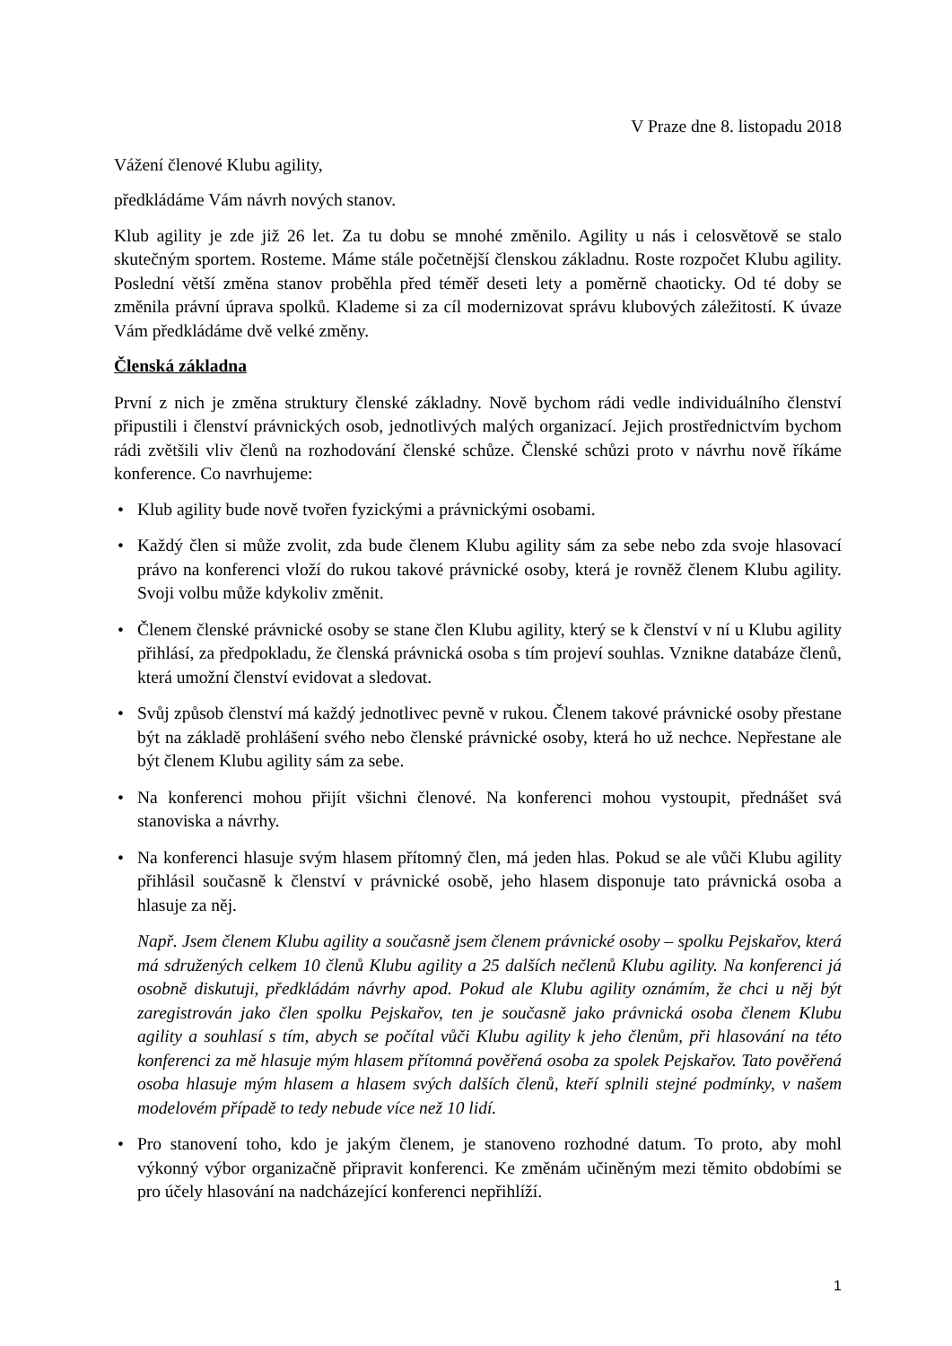V Praze dne 8. listopadu 2018
Vážení členové Klubu agility,
předkládáme Vám návrh nových stanov.
Klub agility je zde již 26 let. Za tu dobu se mnohé změnilo. Agility u nás i celosvětově se stalo skutečným sportem. Rosteme. Máme stále početnější členskou základnu. Roste rozpočet Klubu agility. Poslední větší změna stanov proběhla před téměř deseti lety a poměrně chaoticky. Od té doby se změnila právní úprava spolků. Klademe si za cíl modernizovat správu klubových záležitostí. K úvaze Vám předkládáme dvě velké změny.
Členská základna
První z nich je změna struktury členské základny. Nově bychom rádi vedle individuálního členství připustili i členství právnických osob, jednotlivých malých organizací. Jejich prostřednictvím bychom rádi zvětšili vliv členů na rozhodování členské schůze. Členské schůzi proto v návrhu nově říkáme konference. Co navrhujeme:
• Klub agility bude nově tvořen fyzickými a právnickými osobami.
• Každý člen si může zvolit, zda bude členem Klubu agility sám za sebe nebo zda svoje hlasovací právo na konferenci vloží do rukou takové právnické osoby, která je rovněž členem Klubu agility. Svoji volbu může kdykoliv změnit.
• Členem členské právnické osoby se stane člen Klubu agility, který se k členství v ní u Klubu agility přihlásí, za předpokladu, že členská právnická osoba s tím projeví souhlas. Vznikne databáze členů, která umožní členství evidovat a sledovat.
• Svůj způsob členství má každý jednotlivec pevně v rukou. Členem takové právnické osoby přestane být na základě prohlášení svého nebo členské právnické osoby, která ho už nechce. Nepřestane ale být členem Klubu agility sám za sebe.
• Na konferenci mohou přijít všichni členové. Na konferenci mohou vystoupit, přednášet svá stanoviska a návrhy.
• Na konferenci hlasuje svým hlasem přítomný člen, má jeden hlas. Pokud se ale vůči Klubu agility přihlásil současně k členství v právnické osobě, jeho hlasem disponuje tato právnická osoba a hlasuje za něj.
Např. Jsem členem Klubu agility a současně jsem členem právnické osoby – spolku Pejskařov, která má sdružených celkem 10 členů Klubu agility a 25 dalších nečlenů Klubu agility. Na konferenci já osobně diskutuji, předkládám návrhy apod. Pokud ale Klubu agility oznámím, že chci u něj být zaregistrován jako člen spolku Pejskařov, ten je současně jako právnická osoba členem Klubu agility a souhlasí s tím, abych se počítal vůči Klubu agility k jeho členům, při hlasování na této konferenci za mě hlasuje mým hlasem přítomná pověřená osoba za spolek Pejskařov. Tato pověřená osoba hlasuje mým hlasem a hlasem svých dalších členů, kteří splnili stejné podmínky, v našem modelovém případě to tedy nebude více než 10 lidí.
• Pro stanovení toho, kdo je jakým členem, je stanoveno rozhodné datum. To proto, aby mohl výkonný výbor organizačně připravit konferenci. Ke změnám učiněným mezi těmito obdobími se pro účely hlasování na nadcházející konferenci nepřihlíží.
1